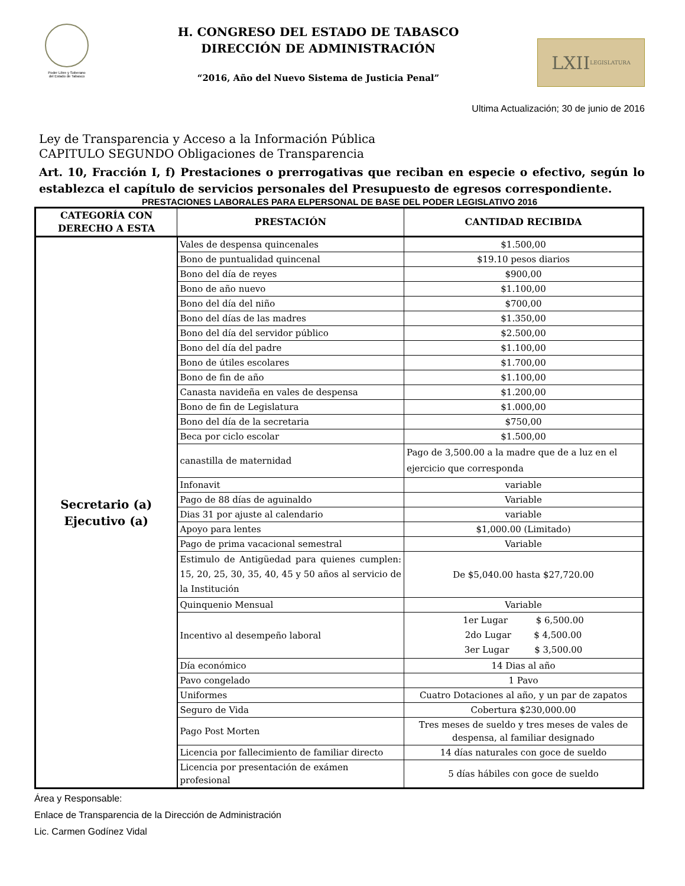Poder Libre y Soberano
del Estado de Tabasco
H. CONGRESO DEL ESTADO DE TABASCO
DIRECCIÓN DE ADMINISTRACIÓN
“2016, Año del Nuevo Sistema de Justicia Penal”
LXII LEGISLATURA
Ultima Actualización; 30 de junio de 2016
Ley de Transparencia y Acceso a la Información Pública
CAPITULO SEGUNDO Obligaciones de Transparencia
Art. 10, Fracción I, f) Prestaciones o prerrogativas que reciban en especie o efectivo, según lo establezca el capítulo de servicios personales del Presupuesto de egresos correspondiente.
PRESTACIONES LABORALES PARA ELPERSONAL DE BASE DEL PODER LEGISLATIVO 2016
| CATEGORÍA CON DERECHO A ESTA | PRESTACIÓN | CANTIDAD RECIBIDA |
| --- | --- | --- |
| Secretario (a) Ejecutivo (a) | Vales de despensa quincenales | $1.500,00 |
| | Bono de puntualidad quincenal | $19.10 pesos diarios |
| | Bono del día de reyes | $900,00 |
| | Bono de año nuevo | $1.100,00 |
| | Bono del día del niño | $700,00 |
| | Bono del días de las madres | $1.350,00 |
| | Bono del día del servidor público | $2.500,00 |
| | Bono del día del padre | $1.100,00 |
| | Bono de útiles escolares | $1.700,00 |
| | Bono de fin de año | $1.100,00 |
| | Canasta navideña en vales de despensa | $1.200,00 |
| | Bono de fin de Legislatura | $1.000,00 |
| | Bono del día de la secretaria | $750,00 |
| | Beca por ciclo escolar | $1.500,00 |
| | canastilla de maternidad | Pago de 3,500.00 a la madre que de a luz en el ejercicio que corresponda |
| | Infonavit | variable |
| | Pago de 88 días de aguinaldo | Variable |
| | Dias 31 por ajuste al calendario | variable |
| | Apoyo para lentes | $1,000.00 (Limitado) |
| | Pago de prima vacacional semestral | Variable |
| | Estimulo de Antigüedad para quienes cumplen: 15, 20, 25, 30, 35, 40, 45 y 50 años al servicio de la Institución | De $5,040.00 hasta $27,720.00 |
| | Quinquenio Mensual | Variable |
| | Incentivo al desempeño laboral | 1er Lugar $ 6,500.00 2do Lugar $ 4,500.00 3er Lugar $ 3,500.00 |
| | Día económico | 14 Dias al año |
| | Pavo congelado | 1 Pavo |
| | Uniformes | Cuatro Dotaciones al año, y un par de zapatos |
| | Seguro de Vida | Cobertura $230,000.00 |
| | Pago Post Morten | Tres meses de sueldo y tres meses de vales de despensa, al familiar designado |
| | Licencia por fallecimiento de familiar directo | 14 días naturales con goce de sueldo |
| | Licencia por presentación de exámen profesional | 5 días hábiles con goce de sueldo |
Área y Responsable:
Enlace de Transparencia de la Dirección de Administración
Lic. Carmen Godínez Vidal